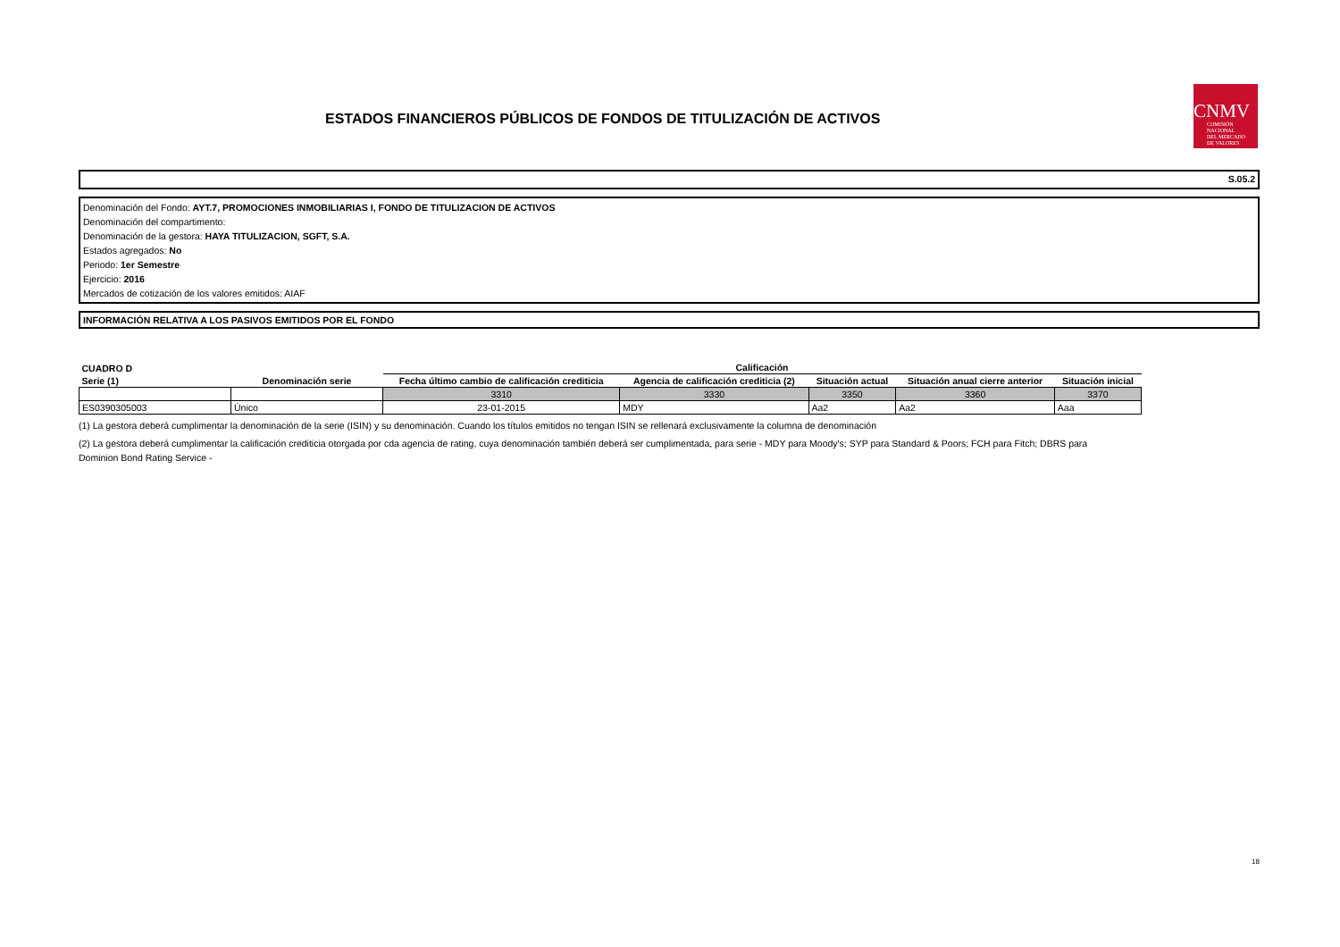ESTADOS FINANCIEROS PÚBLICOS DE FONDOS DE TITULIZACIÓN DE ACTIVOS
CNMV
COMISIÓN
NACIONAL
DEL MERCADO
DE VALORES
S.05.2
Denominación del Fondo: AYT.7, PROMOCIONES INMOBILIARIAS I, FONDO DE TITULIZACION DE ACTIVOS
Denominación del compartimento:
Denominación de la gestora: HAYA TITULIZACION, SGFT, S.A.
Estados agregados: No
Periodo: 1er Semestre
Ejercicio: 2016
Mercados de cotización de los valores emitidos: AIAF
INFORMACIÓN RELATIVA A LOS PASIVOS EMITIDOS POR EL FONDO
| CUADRO D | | Calificación | | | | |
| --- | --- | --- | --- | --- | --- | --- |
| Serie (1) | Denominación serie | Fecha último cambio de calificación crediticia | Agencia de calificación crediticia (2) | Situación actual | Situación anual cierre anterior | Situación inicial |
| | | 3310 | 3330 | 3350 | 3360 | 3370 |
| ES0390305003 | Único | 23-01-2015 | MDY | Aa2 | Aa2 | Aaa |
(1) La gestora deberá cumplimentar la denominación de la serie (ISIN) y su denominación. Cuando los títulos emitidos no tengan ISIN se rellenará exclusivamente la columna de denominación
(2) La gestora deberá cumplimentar la calificación crediticia otorgada por cda agencia de rating, cuya denominación también deberá ser cumplimentada, para serie - MDY para Moody's; SYP para Standard & Poors; FCH para Fitch; DBRS para Dominion Bond Rating Service -
18